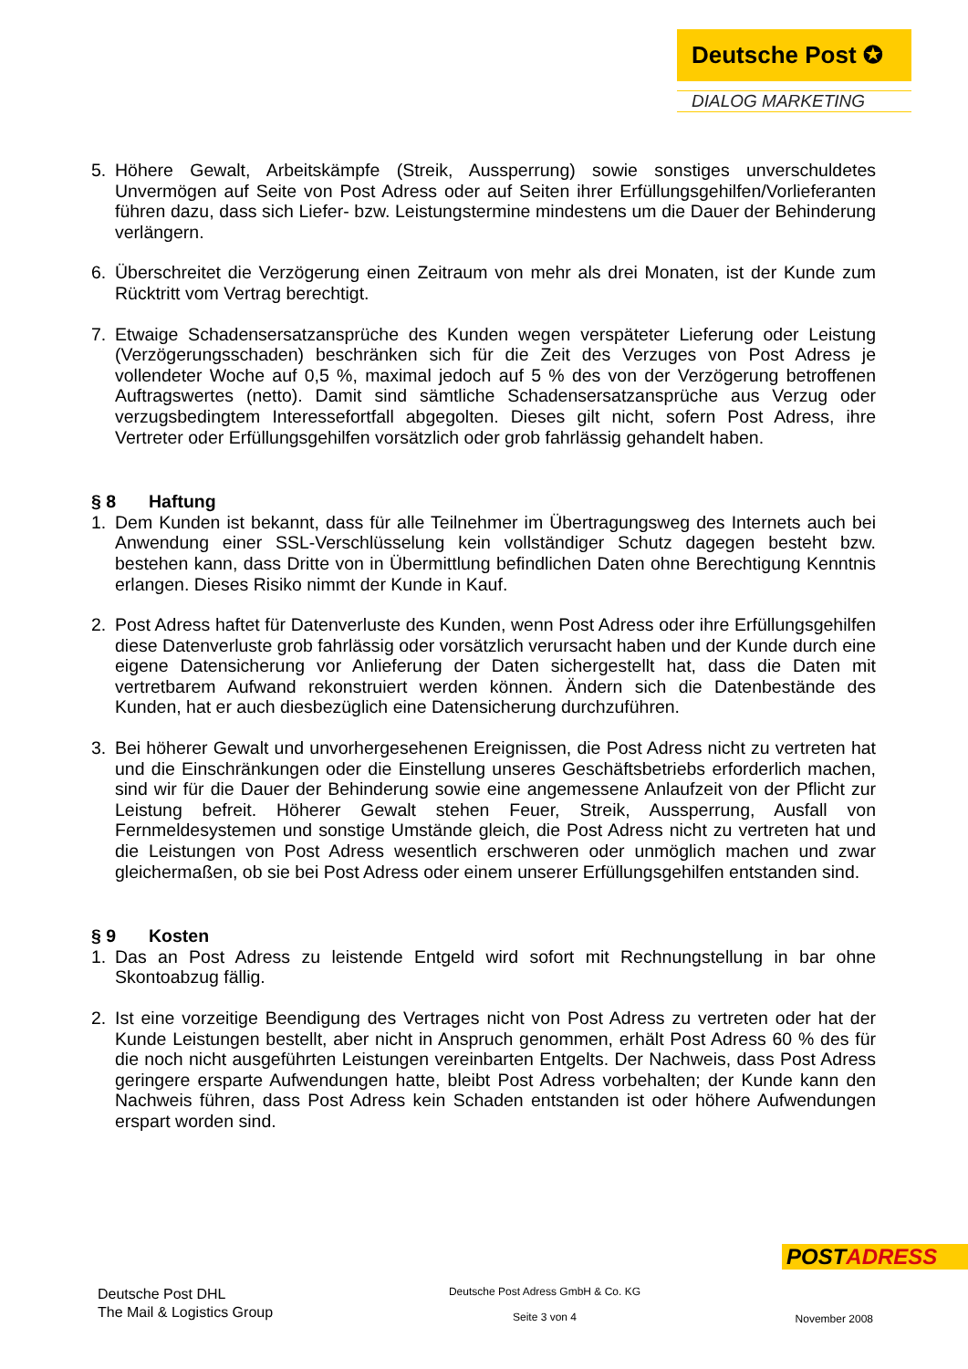Deutsche Post ✪
DIALOG MARKETING
5. Höhere Gewalt, Arbeitskämpfe (Streik, Aussperrung) sowie sonstiges unverschuldetes Unvermögen auf Seite von Post Adress oder auf Seiten ihrer Erfüllungsgehilfen/Vorlieferanten führen dazu, dass sich Liefer- bzw. Leistungstermine mindestens um die Dauer der Behinderung verlängern.
6. Überschreitet die Verzögerung einen Zeitraum von mehr als drei Monaten, ist der Kunde zum Rücktritt vom Vertrag berechtigt.
7. Etwaige Schadensersatzansprüche des Kunden wegen verspäteter Lieferung oder Leistung (Verzögerungsschaden) beschränken sich für die Zeit des Verzuges von Post Adress je vollendeter Woche auf 0,5 %, maximal jedoch auf 5 % des von der Verzögerung betroffenen Auftragswertes (netto). Damit sind sämtliche Schadensersatzansprüche aus Verzug oder verzugsbedingtem Interessefortfall abgegolten. Dieses gilt nicht, sofern Post Adress, ihre Vertreter oder Erfüllungsgehilfen vorsätzlich oder grob fahrlässig gehandelt haben.
§ 8 Haftung
1. Dem Kunden ist bekannt, dass für alle Teilnehmer im Übertragungsweg des Internets auch bei Anwendung einer SSL-Verschlüsselung kein vollständiger Schutz dagegen besteht bzw. bestehen kann, dass Dritte von in Übermittlung befindlichen Daten ohne Berechtigung Kenntnis erlangen. Dieses Risiko nimmt der Kunde in Kauf.
2. Post Adress haftet für Datenverluste des Kunden, wenn Post Adress oder ihre Erfüllungsgehilfen diese Datenverluste grob fahrlässig oder vorsätzlich verursacht haben und der Kunde durch eine eigene Datensicherung vor Anlieferung der Daten sichergestellt hat, dass die Daten mit vertretbarem Aufwand rekonstruiert werden können. Ändern sich die Datenbestände des Kunden, hat er auch diesbezüglich eine Datensicherung durchzuführen.
3. Bei höherer Gewalt und unvorhergesehenen Ereignissen, die Post Adress nicht zu vertreten hat und die Einschränkungen oder die Einstellung unseres Geschäftsbetriebs erforderlich machen, sind wir für die Dauer der Behinderung sowie eine angemessene Anlaufzeit von der Pflicht zur Leistung befreit. Höherer Gewalt stehen Feuer, Streik, Aussperrung, Ausfall von Fernmeldesystemen und sonstige Umstände gleich, die Post Adress nicht zu vertreten hat und die Leistungen von Post Adress wesentlich erschweren oder unmöglich machen und zwar gleichermaßen, ob sie bei Post Adress oder einem unserer Erfüllungsgehilfen entstanden sind.
§ 9 Kosten
1. Das an Post Adress zu leistende Entgeld wird sofort mit Rechnungstellung in bar ohne Skontoabzug fällig.
2. Ist eine vorzeitige Beendigung des Vertrages nicht von Post Adress zu vertreten oder hat der Kunde Leistungen bestellt, aber nicht in Anspruch genommen, erhält Post Adress 60 % des für die noch nicht ausgeführten Leistungen vereinbarten Entgelts. Der Nachweis, dass Post Adress geringere ersparte Aufwendungen hatte, bleibt Post Adress vorbehalten; der Kunde kann den Nachweis führen, dass Post Adress kein Schaden entstanden ist oder höhere Aufwendungen erspart worden sind.
POSTADRESS
Deutsche Post DHL
The Mail & Logistics Group
Deutsche Post Adress GmbH & Co. KG
Seite 3 von 4
November 2008